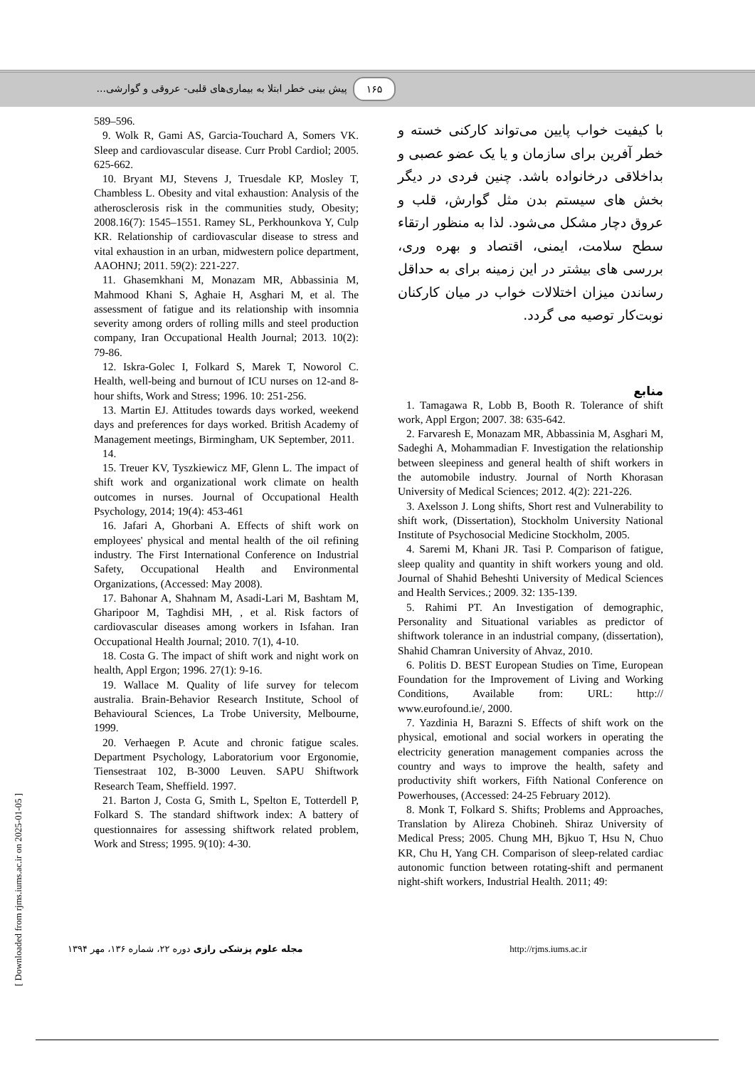۱۶۵ پیش بینی خطر ابتلا به بیماری‌های قلبی- عروقی و گوارشی...
589–596.
9. Wolk R, Gami AS, Garcia-Touchard A, Somers VK. Sleep and cardiovascular disease. Curr Probl Cardiol; 2005. 625-662.
10. Bryant MJ, Stevens J, Truesdale KP, Mosley T, Chambless L. Obesity and vital exhaustion: Analysis of the atherosclerosis risk in the communities study, Obesity; 2008.16(7): 1545–1551. Ramey SL, Perkhounkova Y, Culp KR. Relationship of cardiovascular disease to stress and vital exhaustion in an urban, midwestern police department, AAOHNJ; 2011. 59(2): 221-227.
11. Ghasemkhani M, Monazam MR, Abbassinia M, Mahmood Khani S, Aghaie H, Asghari M, et al. The assessment of fatigue and its relationship with insomnia severity among orders of rolling mills and steel production company, Iran Occupational Health Journal; 2013. 10(2): 79-86.
12. Iskra-Golec I, Folkard S, Marek T, Noworol C. Health, well-being and burnout of ICU nurses on 12-and 8-hour shifts, Work and Stress; 1996. 10: 251-256.
13. Martin EJ. Attitudes towards days worked, weekend days and preferences for days worked. British Academy of Management meetings, Birmingham, UK September, 2011.
14.
15. Treuer KV, Tyszkiewicz MF, Glenn L. The impact of shift work and organizational work climate on health outcomes in nurses. Journal of Occupational Health Psychology, 2014; 19(4): 453-461
16. Jafari A, Ghorbani A. Effects of shift work on employees' physical and mental health of the oil refining industry. The First International Conference on Industrial Safety, Occupational Health and Environmental Organizations, (Accessed: May 2008).
17. Bahonar A, Shahnam M, Asadi-Lari M, Bashtam M, Gharipoor M, Taghdisi MH, , et al. Risk factors of cardiovascular diseases among workers in Isfahan. Iran Occupational Health Journal; 2010. 7(1), 4-10.
18. Costa G. The impact of shift work and night work on health, Appl Ergon; 1996. 27(1): 9-16.
19. Wallace M. Quality of life survey for telecom australia. Brain-Behavior Research Institute, School of Behavioural Sciences, La Trobe University, Melbourne, 1999.
20. Verhaegen P. Acute and chronic fatigue scales. Department Psychology, Laboratorium voor Ergonomie, Tiensestraat 102, B-3000 Leuven. SAPU Shiftwork Research Team, Sheffield. 1997.
21. Barton J, Costa G, Smith L, Spelton E, Totterdell P, Folkard S. The standard shiftwork index: A battery of questionnaires for assessing shiftwork related problem, Work and Stress; 1995. 9(10): 4-30.
با کیفیت خواب پایین می‌تواند کارکنی خسته و خطر آفرین برای سازمان و یا یک عضو عصبی و بداخلاقی درخانواده باشد. چنین فردی در دیگر بخش های سیستم بدن مثل گوارش، قلب و عروق دچار مشکل می‌شود. لذا به منظور ارتقاء سطح سلامت، ایمنی، اقتصاد و بهره وری، بررسی های بیشتر در این زمینه برای به حداقل رساندن میزان اختلالات خواب در میان کارکنان نوبت‌کار توصیه می گردد.
منابع
1. Tamagawa R, Lobb B, Booth R. Tolerance of shift work, Appl Ergon; 2007. 38: 635-642.
2. Farvaresh E, Monazam MR, Abbassinia M, Asghari M, Sadeghi A, Mohammadian F. Investigation the relationship between sleepiness and general health of shift workers in the automobile industry. Journal of North Khorasan University of Medical Sciences; 2012. 4(2): 221-226.
3. Axelsson J. Long shifts, Short rest and Vulnerability to shift work, (Dissertation), Stockholm University National Institute of Psychosocial Medicine Stockholm, 2005.
4. Saremi M, Khani JR. Tasi P. Comparison of fatigue, sleep quality and quantity in shift workers young and old. Journal of Shahid Beheshti University of Medical Sciences and Health Services.; 2009. 32: 135-139.
5. Rahimi PT. An Investigation of demographic, Personality and Situational variables as predictor of shiftwork tolerance in an industrial company, (dissertation), Shahid Chamran University of Ahvaz, 2010.
6. Politis D. BEST European Studies on Time, European Foundation for the Improvement of Living and Working Conditions, Available from: URL: http:// www.eurofound.ie/, 2000.
7. Yazdinia H, Barazni S. Effects of shift work on the physical, emotional and social workers in operating the electricity generation management companies across the country and ways to improve the health, safety and productivity shift workers, Fifth National Conference on Powerhouses, (Accessed: 24-25 February 2012).
8. Monk T, Folkard S. Shifts; Problems and Approaches, Translation by Alireza Chobineh. Shiraz University of Medical Press; 2005. Chung MH, Bjkuo T, Hsu N, Chuo KR, Chu H, Yang CH. Comparison of sleep-related cardiac autonomic function between rotating-shift and permanent night-shift workers, Industrial Health. 2011; 49:
مجله علوم پزشکی رازی دوره ۲۲، شماره ۱۳۶، مهر ۱۳۹۴ http://rjms.iums.ac.ir
[ Downloaded from rjms.iums.ac.ir on 2025-01-05 ]